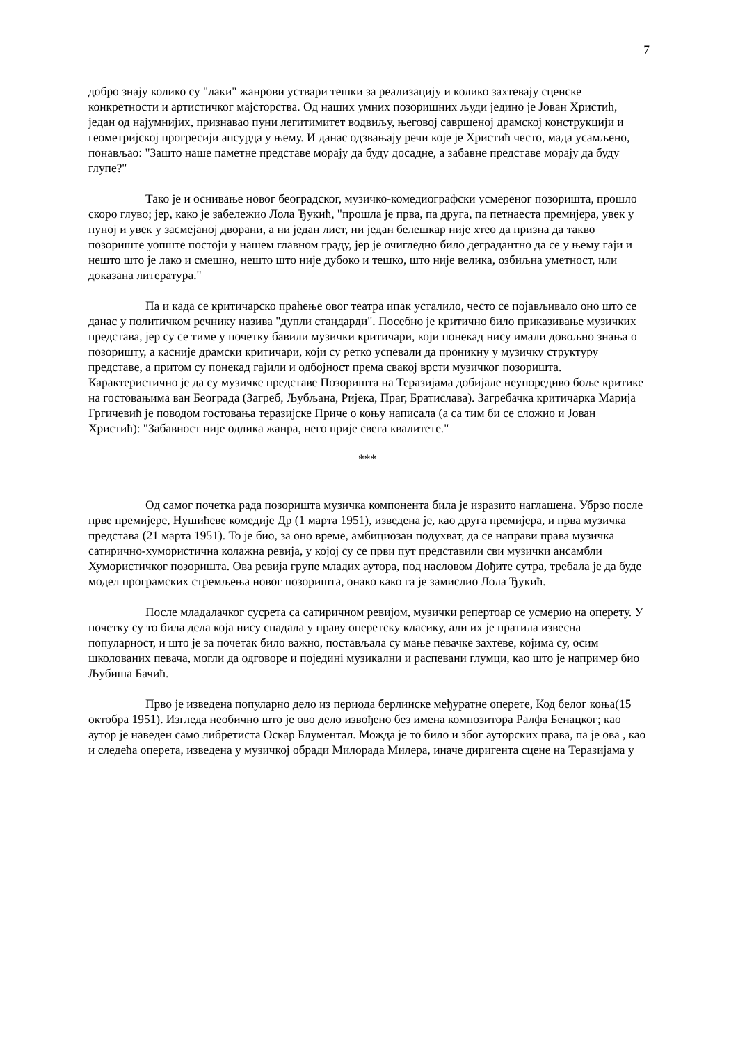7
добро знају колико су "лаки" жанрови уствари тешки за реализацију и колико захтевају сценске конкретности и артистичког мајсторства. Од наших умних позоришних људи једино је Јован Христић, један од најумнијих, признавао пуни легитимитет водвиљу, његовој савршеној драмској конструкцији и геометријској прогресији апсурда у њему. И данас одзвањају речи које је Христић често, мада усамљено, понављао: "Зашто наше паметне представе морају да буду досадне, а забавне представе морају да буду глупе?"
Тако је и оснивање новог београдског, музичко-комедиографски усмереног позоришта, прошло скоро глуво; јер, како је забележио Лола Ђукић, "прошла је прва, па друга, па петнаеста премијера, увек у пуној и увек у засмејаној дворани, а ни један лист, ни један белешкар није хтео да призна да такво позориште уопште постоји у нашем главном граду, јер је очигледно било деградантно да се у њему гаји и нешто што је лако и смешно, нешто што није дубоко и тешко, што није велика, озбиљна уметност, или доказана литература."
Па и када се критичарско праћење овог театра ипак усталило, често се појављивало оно што се данас у политичком речнику назива "дупли стандарди". Посебно је критично било приказивање музичких представа, јер су се тиме у почетку бавили музички критичари, који понекад нису имали довољно знања о позоришту, а касније драмски критичари, који су ретко успевали да проникну у музичку структуру представе, а притом су понекад гајили и одбојност према свакој врсти музичког позоришта. Карактеристично је да су музичке представе Позоришта на Теразијама добијале неупоредиво боље критике на гостовањима ван Београда (Загреб, Љубљана, Ријека, Праг, Братислава). Загребачка критичарка Марија Гргичевић је поводом гостовања теразијске Приче о коњу написала (а са тим би се сложио и Јован Христић): "Забавност није одлика жанра, него прије свега квалитете."
***
Од самог почетка рада позоришта музичка компонента била је изразито наглашена. Убрзо после прве премијере, Нушићеве комедије Др (1 марта 1951), изведена је, као друга премијера, и прва музичка представа (21 марта 1951). То је био, за оно време, амбициозан подухват, да се направи права музичка сатирично-хумористична колажна ревија, у којој су се први пут представили сви музички ансамбли Хумористичког позоришта. Ова ревија групе младих аутора, под насловом Дођите сутра, требала је да буде модел програмских стремљења новог позоришта, онако како га је замислио Лола Ђукић.
После младалачког сусрета са сатиричном ревијом, музички репертоар се усмерио на оперету. У почетку су то била дела која нису спадала у праву оперетску класику, али их је пратила извесна популарност, и што је за почетак било важно, постављала су мање певачке захтеве, којима су, осим школованих певача, могли да одговоре и појединi музикални и распевани глумци, као што је например био Љубиша Бачић.
Прво је изведена популарно дело из периода берлинске међуратне оперете, Код белог коња(15 октобра 1951). Изгледа необично што је ово дело извођено без имена композитора Ралфа Бенацког; као аутор је наведен само либретиста Оскар Блументал. Можда је то било и због ауторских права, па је ова , као и следећа оперета, изведена у музичкој обради Милорада Милера, иначе диригента сцене на Теразијама у